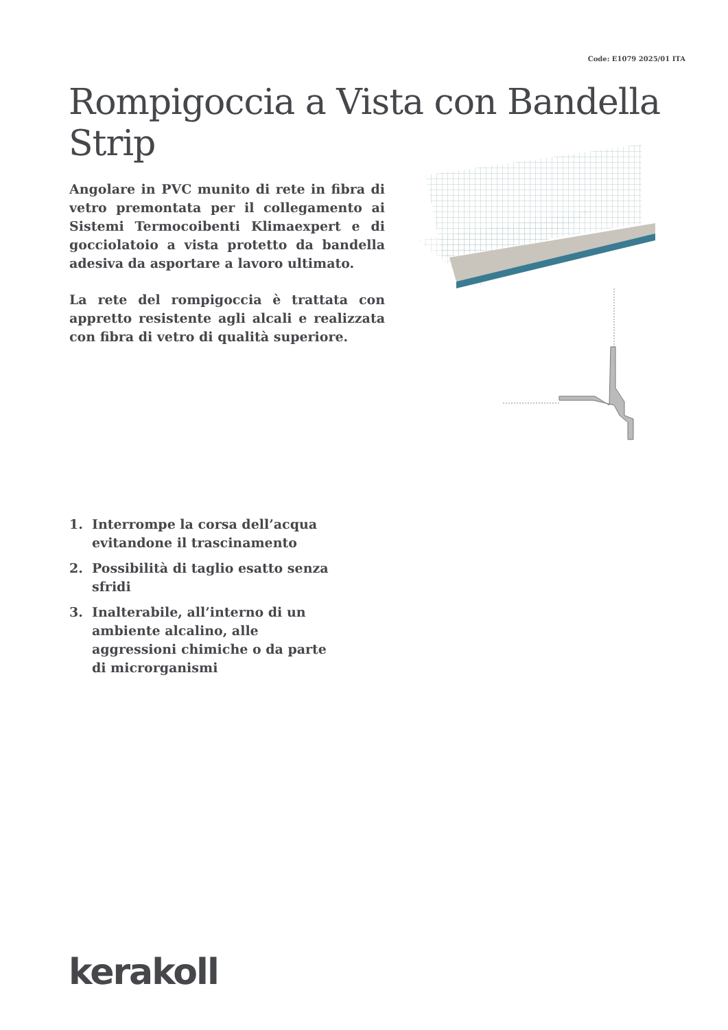Code: E1079 2025/01 ITA
Rompigoccia a Vista con Bandella Strip
Angolare in PVC munito di rete in fibra di vetro premontata per il collegamento ai Sistemi Termocoibenti Klimaexpert e di gocciolatoio a vista protetto da bandella adesiva da asportare a lavoro ultimato.
La rete del rompigoccia è trattata con appretto resistente agli alcali e realizzata con fibra di vetro di qualità superiore.
1. Interrompe la corsa dell’acqua evitandone il trascinamento
2. Possibilità di taglio esatto senza sfridi
3. Inalterabile, all’interno di un ambiente alcalino, alle aggressioni chimiche o da parte di microrganismi
kerakoll